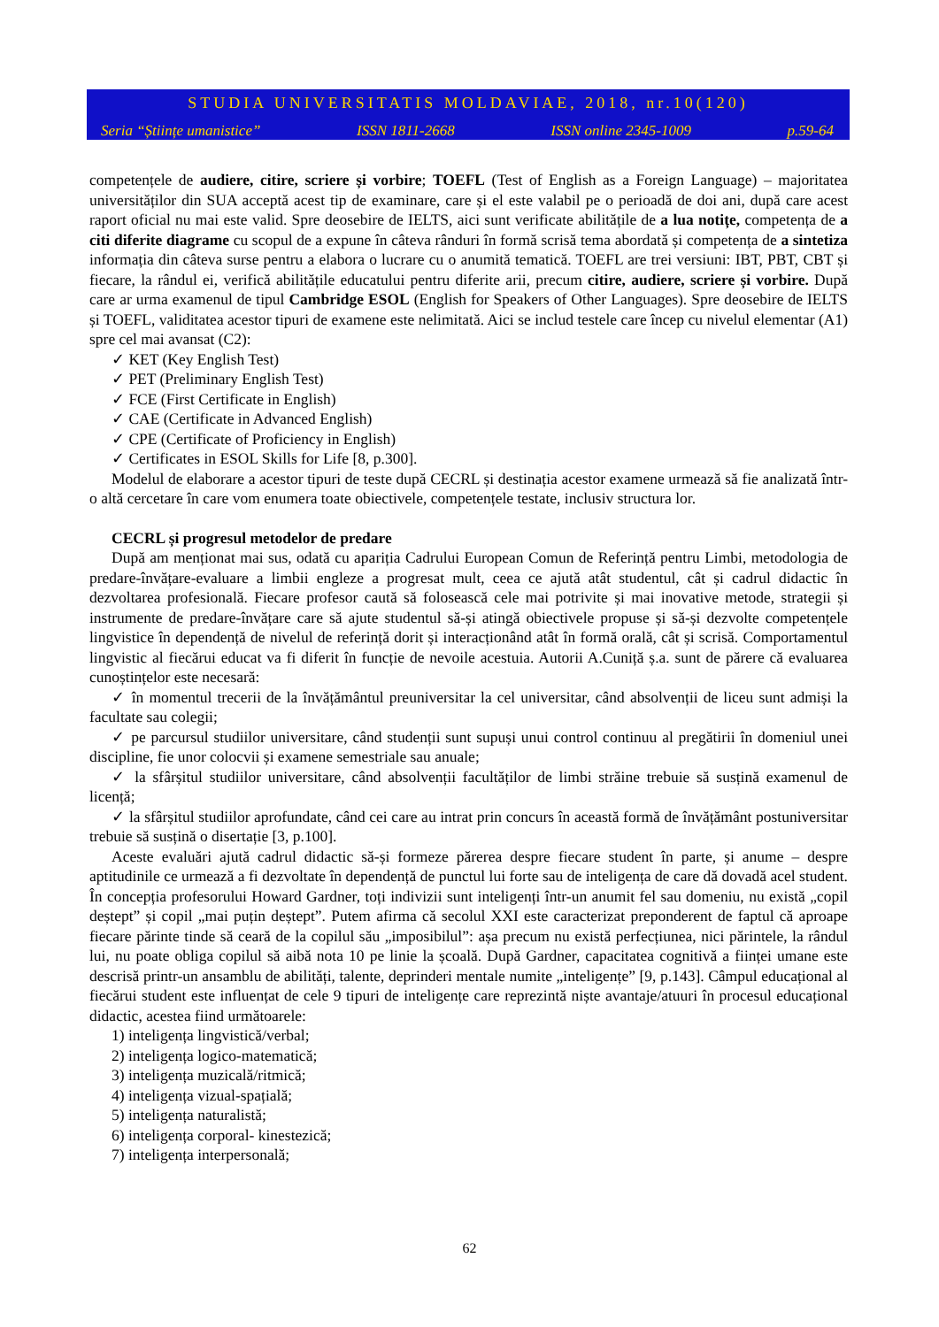STUDIA UNIVERSITATIS MOLDAVIAE, 2018, nr.10(120)
Seria “Științe umanistice” ISSN 1811-2668 ISSN online 2345-1009 p.59-64
competențele de audiere, citire, scriere și vorbire; TOEFL (Test of English as a Foreign Language) – majoritatea universităților din SUA acceptă acest tip de examinare, care și el este valabil pe o perioadă de doi ani, după care acest raport oficial nu mai este valid. Spre deosebire de IELTS, aici sunt verificate abilitățile de a lua notițe, competența de a citi diferite diagrame cu scopul de a expune în câteva rânduri în formă scrisă tema abordată și competența de a sintetiza informația din câteva surse pentru a elabora o lucrare cu o anumită tematică. TOEFL are trei versiuni: IBT, PBT, CBT și fiecare, la rândul ei, verifică abilitățile educatului pentru diferite arii, precum citire, audiere, scriere și vorbire. După care ar urma examenul de tipul Cambridge ESOL (English for Speakers of Other Languages). Spre deosebire de IELTS și TOEFL, validitatea acestor tipuri de examene este nelimitată. Aici se includ testele care încep cu nivelul elementar (A1) spre cel mai avansat (C2):
✓ KET (Key English Test)
✓ PET (Preliminary English Test)
✓ FCE (First Certificate in English)
✓ CAE (Certificate in Advanced English)
✓ CPE (Certificate of Proficiency in English)
✓ Certificates in ESOL Skills for Life [8, p.300].
Modelul de elaborare a acestor tipuri de teste după CECRL și destinația acestor examene urmează să fie analizată într-o altă cercetare în care vom enumera toate obiectivele, competențele testate, inclusiv structura lor.
CECRL și progresul metodelor de predare
După am menționat mai sus, odată cu apariția Cadrului European Comun de Referință pentru Limbi, metodologia de predare-învățare-evaluare a limbii engleze a progresat mult, ceea ce ajută atât studentul, cât și cadrul didactic în dezvoltarea profesională. Fiecare profesor caută să folosească cele mai potrivite și mai inovative metode, strategii și instrumente de predare-învățare care să ajute studentul să-și atingă obiectivele propuse și să-și dezvolte competențele lingvistice în dependență de nivelul de referință dorit și interacționând atât în formă orală, cât și scrisă. Comportamentul lingvistic al fiecărui educat va fi diferit în funcție de nevoile acestuia. Autorii A.Cuniță ș.a. sunt de părere că evaluarea cunoștințelor este necesară:
✓ în momentul trecerii de la învățământul preuniversitar la cel universitar, când absolvenții de liceu sunt admiși la facultate sau colegii;
✓ pe parcursul studiilor universitare, când studenții sunt supuși unui control continuu al pregătirii în domeniul unei discipline, fie unor colocvii și examene semestriale sau anuale;
✓ la sfârșitul studiilor universitare, când absolvenții facultăților de limbi străine trebuie să susțină examenul de licență;
✓ la sfârșitul studiilor aprofundate, când cei care au intrat prin concurs în această formă de învățământ postuniversitar trebuie să susțină o disertație [3, p.100].
Aceste evaluări ajută cadrul didactic să-și formeze părerea despre fiecare student în parte, și anume – despre aptitudinile ce urmează a fi dezvoltate în dependență de punctul lui forte sau de inteligența de care dă dovadă acel student. În concepția profesorului Howard Gardner, toți indivizii sunt inteligenți într-un anumit fel sau domeniu, nu există „copil deștept” și copil „mai puțin deștept”. Putem afirma că secolul XXI este caracterizat preponderent de faptul că aproape fiecare părinte tinde să ceară de la copilul său „imposibilul”: așa precum nu există perfecțiunea, nici părintele, la rândul lui, nu poate obliga copilul să aibă nota 10 pe linie la școală. După Gardner, capacitatea cognitivă a ființei umane este descrisă printr-un ansamblu de abilități, talente, deprinderi mentale numite „inteligențe” [9, p.143]. Câmpul educațional al fiecărui student este influențat de cele 9 tipuri de inteligențe care reprezintă niște avantaje/atuuri în procesul educațional didactic, acestea fiind următoarele:
1) inteligența lingvistică/verbal;
2) inteligența logico-matematică;
3) inteligența muzicală/ritmică;
4) inteligența vizual-spațială;
5) inteligența naturalistă;
6) inteligența corporal- kinestezică;
7) inteligența interpersonală;
62